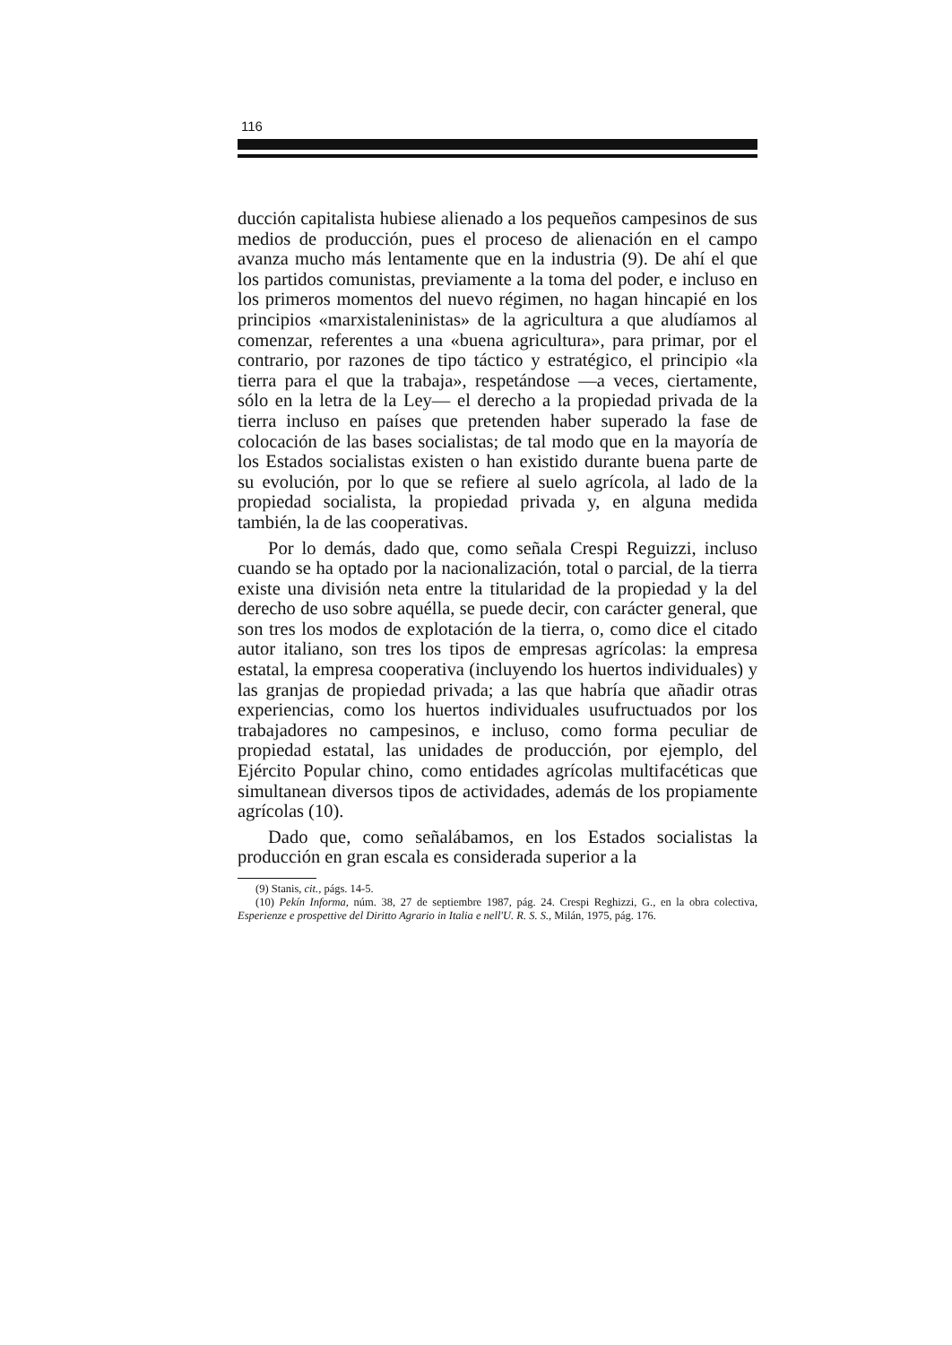116
ducción capitalista hubiese alienado a los pequeños campesinos de sus medios de producción, pues el proceso de alienación en el campo avanza mucho más lentamente que en la industria (9). De ahí el que los partidos comunistas, previamente a la toma del poder, e incluso en los primeros momentos del nuevo régimen, no hagan hincapié en los principios «marxistaleninistas» de la agricultura a que aludíamos al comenzar, referentes a una «buena agricultura», para primar, por el contrario, por razones de tipo táctico y estratégico, el principio «la tierra para el que la trabaja», respetándose —a veces, ciertamente, sólo en la letra de la Ley— el derecho a la propiedad privada de la tierra incluso en países que pretenden haber superado la fase de colocación de las bases socialistas; de tal modo que en la mayoría de los Estados socialistas existen o han existido durante buena parte de su evolución, por lo que se refiere al suelo agrícola, al lado de la propiedad socialista, la propiedad privada y, en alguna medida también, la de las cooperativas.
Por lo demás, dado que, como señala Crespi Reguizzi, incluso cuando se ha optado por la nacionalización, total o parcial, de la tierra existe una división neta entre la titularidad de la propiedad y la del derecho de uso sobre aquélla, se puede decir, con carácter general, que son tres los modos de explotación de la tierra, o, como dice el citado autor italiano, son tres los tipos de empresas agrícolas: la empresa estatal, la empresa cooperativa (incluyendo los huertos individuales) y las granjas de propiedad privada; a las que habría que añadir otras experiencias, como los huertos individuales usufructuados por los trabajadores no campesinos, e incluso, como forma peculiar de propiedad estatal, las unidades de producción, por ejemplo, del Ejército Popular chino, como entidades agrícolas multifacéticas que simultanean diversos tipos de actividades, además de los propiamente agrícolas (10).
Dado que, como señalábamos, en los Estados socialistas la producción en gran escala es considerada superior a la
(9) Stanis, cit., págs. 14-5.
(10) Pekín Informa, núm. 38, 27 de septiembre 1987, pág. 24. Crespi Reghizzi, G., en la obra colectiva, Esperienze e prospettive del Diritto Agrario in Italia e nell'U. R. S. S., Milán, 1975, pág. 176.